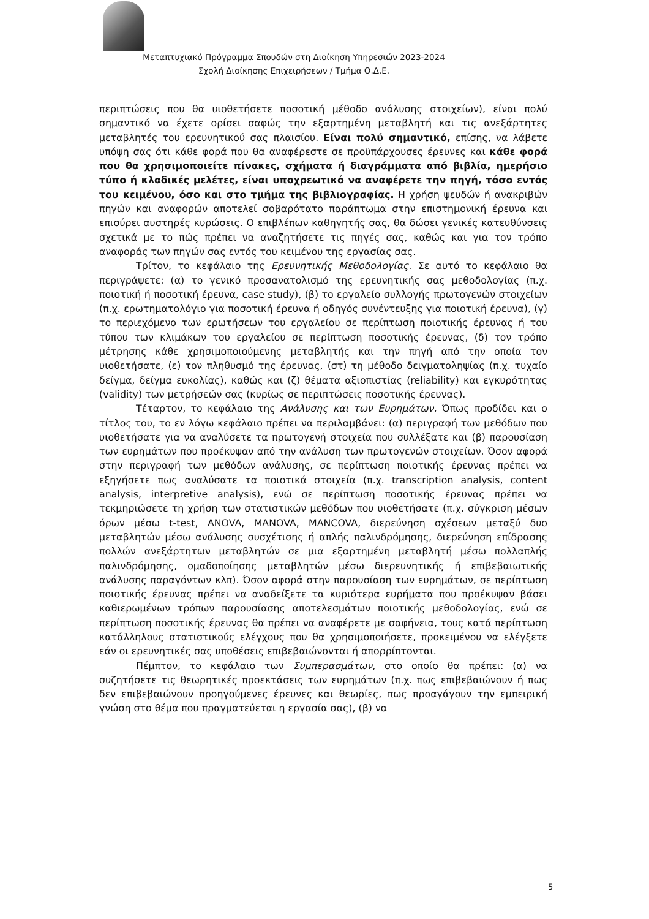Μεταπτυχιακό Πρόγραμμα Σπουδών στη Διοίκηση Υπηρεσιών 2023-2024
Σχολή Διοίκησης Επιχειρήσεων / Τμήμα Ο.Δ.Ε.
περιπτώσεις που θα υιοθετήσετε ποσοτική μέθοδο ανάλυσης στοιχείων), είναι πολύ σημαντικό να έχετε ορίσει σαφώς την εξαρτημένη μεταβλητή και τις ανεξάρτητες μεταβλητές του ερευνητικού σας πλαισίου. Είναι πολύ σημαντικό, επίσης, να λάβετε υπόψη σας ότι κάθε φορά που θα αναφέρεστε σε προϋπάρχουσες έρευνες και κάθε φορά που θα χρησιμοποιείτε πίνακες, σχήματα ή διαγράμματα από βιβλία, ημερήσιο τύπο ή κλαδικές μελέτες, είναι υποχρεωτικό να αναφέρετε την πηγή, τόσο εντός του κειμένου, όσο και στο τμήμα της βιβλιογραφίας. Η χρήση ψευδών ή ανακριβών πηγών και αναφορών αποτελεί σοβαρότατο παράπτωμα στην επιστημονική έρευνα και επισύρει αυστηρές κυρώσεις. Ο επιβλέπων καθηγητής σας, θα δώσει γενικές κατευθύνσεις σχετικά με το πώς πρέπει να αναζητήσετε τις πηγές σας, καθώς και για τον τρόπο αναφοράς των πηγών σας εντός του κειμένου της εργασίας σας.
Τρίτον, το κεφάλαιο της Ερευνητικής Μεθοδολογίας. Σε αυτό το κεφάλαιο θα περιγράψετε: (α) το γενικό προσανατολισμό της ερευνητικής σας μεθοδολογίας (π.χ. ποιοτική ή ποσοτική έρευνα, case study), (β) το εργαλείο συλλογής πρωτογενών στοιχείων (π.χ. ερωτηματολόγιο για ποσοτική έρευνα ή οδηγός συνέντευξης για ποιοτική έρευνα), (γ) το περιεχόμενο των ερωτήσεων του εργαλείου σε περίπτωση ποιοτικής έρευνας ή του τύπου των κλιμάκων του εργαλείου σε περίπτωση ποσοτικής έρευνας, (δ) τον τρόπο μέτρησης κάθε χρησιμοποιούμενης μεταβλητής και την πηγή από την οποία τον υιοθετήσατε, (ε) τον πληθυσμό της έρευνας, (στ) τη μέθοδο δειγματοληψίας (π.χ. τυχαίο δείγμα, δείγμα ευκολίας), καθώς και (ζ) θέματα αξιοπιστίας (reliability) και εγκυρότητας (validity) των μετρήσεών σας (κυρίως σε περιπτώσεις ποσοτικής έρευνας).
Τέταρτον, το κεφάλαιο της Ανάλυσης και των Ευρημάτων. Όπως προδίδει και ο τίτλος του, το εν λόγω κεφάλαιο πρέπει να περιλαμβάνει: (α) περιγραφή των μεθόδων που υιοθετήσατε για να αναλύσετε τα πρωτογενή στοιχεία που συλλέξατε και (β) παρουσίαση των ευρημάτων που προέκυψαν από την ανάλυση των πρωτογενών στοιχείων. Όσον αφορά στην περιγραφή των μεθόδων ανάλυσης, σε περίπτωση ποιοτικής έρευνας πρέπει να εξηγήσετε πως αναλύσατε τα ποιοτικά στοιχεία (π.χ. transcription analysis, content analysis, interpretive analysis), ενώ σε περίπτωση ποσοτικής έρευνας πρέπει να τεκμηριώσετε τη χρήση των στατιστικών μεθόδων που υιοθετήσατε (π.χ. σύγκριση μέσων όρων μέσω t-test, ANOVA, MANOVA, MANCOVA, διερεύνηση σχέσεων μεταξύ δυο μεταβλητών μέσω ανάλυσης συσχέτισης ή απλής παλινδρόμησης, διερεύνηση επίδρασης πολλών ανεξάρτητων μεταβλητών σε μια εξαρτημένη μεταβλητή μέσω πολλαπλής παλινδρόμησης, ομαδοποίησης μεταβλητών μέσω διερευνητικής ή επιβεβαιωτικής ανάλυσης παραγόντων κλπ). Όσον αφορά στην παρουσίαση των ευρημάτων, σε περίπτωση ποιοτικής έρευνας πρέπει να αναδείξετε τα κυριότερα ευρήματα που προέκυψαν βάσει καθιερωμένων τρόπων παρουσίασης αποτελεσμάτων ποιοτικής μεθοδολογίας, ενώ σε περίπτωση ποσοτικής έρευνας θα πρέπει να αναφέρετε με σαφήνεια, τους κατά περίπτωση κατάλληλους στατιστικούς ελέγχους που θα χρησιμοποιήσετε, προκειμένου να ελέγξετε εάν οι ερευνητικές σας υποθέσεις επιβεβαιώνονται ή απορρίπτονται.
Πέμπτον, το κεφάλαιο των Συμπερασμάτων, στο οποίο θα πρέπει: (α) να συζητήσετε τις θεωρητικές προεκτάσεις των ευρημάτων (π.χ. πως επιβεβαιώνουν ή πως δεν επιβεβαιώνουν προηγούμενες έρευνες και θεωρίες, πως προαγάγουν την εμπειρική γνώση στο θέμα που πραγματεύεται η εργασία σας), (β) να
5